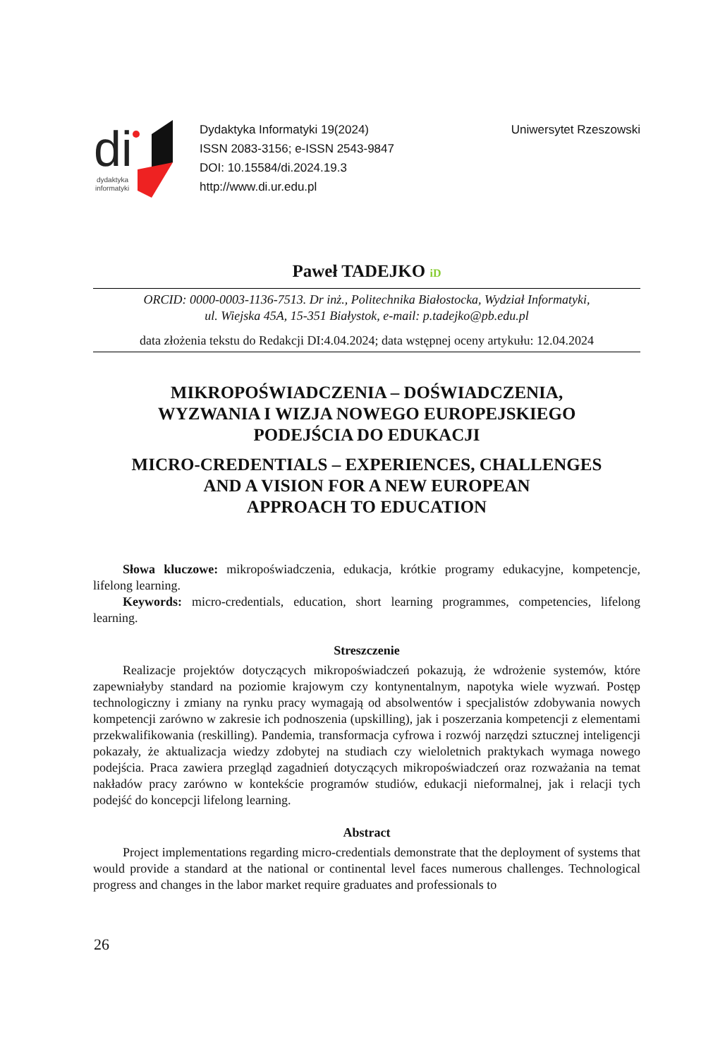di
dydaktyka
informatyki
Dydaktyka Informatyki 19(2024)
ISSN 2083-3156; e-ISSN 2543-9847
DOI: 10.15584/di.2024.19.3
http://www.di.ur.edu.pl
Uniwersytet Rzeszowski
Paweł TADEJKO iD
ORCID: 0000-0003-1136-7513. Dr inż., Politechnika Białostocka, Wydział Informatyki,
ul. Wiejska 45A, 15-351 Białystok, e-mail: p.tadejko@pb.edu.pl
data złożenia tekstu do Redakcji DI:4.04.2024; data wstępnej oceny artykułu: 12.04.2024
MIKROPOŚWIADCZENIA – DOŚWIADCZENIA,
WYZWANIA I WIZJA NOWEGO EUROPEJSKIEGO
PODEJŚCIA DO EDUKACJI
MICRO-CREDENTIALS – EXPERIENCES, CHALLENGES
AND A VISION FOR A NEW EUROPEAN
APPROACH TO EDUCATION
Słowa kluczowe: mikropoświadczenia, edukacja, krótkie programy edukacyjne, kompetencje, lifelong learning.
Keywords: micro-credentials, education, short learning programmes, competencies, lifelong learning.
Streszczenie
Realizacje projektów dotyczących mikropoświadczeń pokazują, że wdrożenie systemów, które zapewniałyby standard na poziomie krajowym czy kontynentalnym, napotyka wiele wyzwań. Postęp technologiczny i zmiany na rynku pracy wymagają od absolwentów i specjalistów zdobywania nowych kompetencji zarówno w zakresie ich podnoszenia (upskilling), jak i poszerzania kompetencji z elementami przekwalifikowania (reskilling). Pandemia, transformacja cyfrowa i rozwój narzędzi sztucznej inteligencji pokazały, że aktualizacja wiedzy zdobytej na studiach czy wieloletnich praktykach wymaga nowego podejścia. Praca zawiera przegląd zagadnień dotyczących mikropoświadczeń oraz rozważania na temat nakładów pracy zarówno w kontekście programów studiów, edukacji nieformalnej, jak i relacji tych podejść do koncepcji lifelong learning.
Abstract
Project implementations regarding micro-credentials demonstrate that the deployment of systems that would provide a standard at the national or continental level faces numerous challenges. Technological progress and changes in the labor market require graduates and professionals to
26